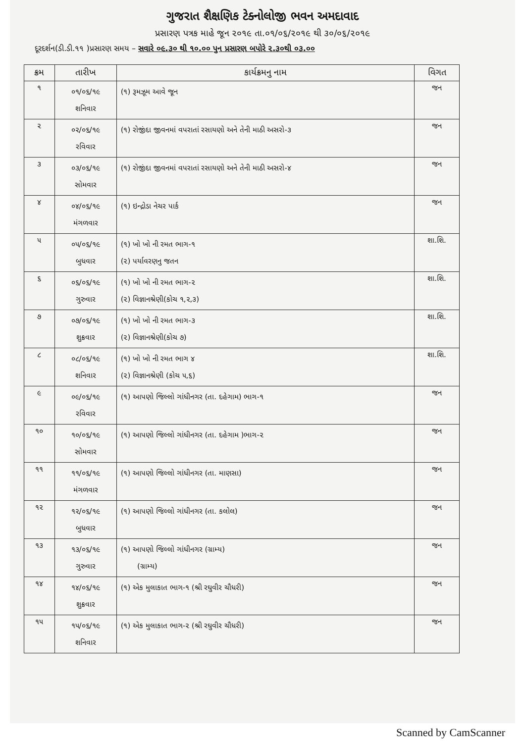ગુજરાત શૈક્ષણિક ટેક્નોલોજી ભવન અમદાવાદ
પ્રસારણ પત્રક માહે જૂન ૨૦૧૯ તા.૦૧/૦૬/૨૦૧૯ થી ૩૦/૦૬/૨૦૧૯
દૂરદર્શન(ડી.ડી.૧૧ )પ્રસારણ સમય – સવારે ૦૯.૩૦ થી ૧૦.૦૦ પુન પ્રસારણ બપોરે ૨.૩૦થી ૦૩.૦૦
| ક્રમ | તારીખ | કાર્યક્રમનુ નામ | વિગત |
| --- | --- | --- | --- |
| ૧ | ૦૧/૦૬/૧૯ શનિવાર | (૧) રૂમઝૂમ આવે જૂન | જન |
| ૨ | ૦૨/૦૬/૧૯ રવિવાર | (૧) રોજીંદા જીવનમાં વપરાતાં રસાયણો અને તેની માઠી અસરો-૩ | જન |
| ૩ | ૦૩/૦૬/૧૯ સોમવાર | (૧) રોજીંદા જીવનમાં વપરાતાં રસાયણો અને તેની માઠી અસરો-૪ | જન |
| ૪ | ૦૪/૦૬/૧૯ મંગળવાર | (૧) ઇન્દ્રોડા નેચર પાર્ક | જન |
| ૫ | ૦૫/૦૬/૧૯ બુધવાર | (૧) ખો ખો ની રમત ભાગ-૧ (૨) પર્યાવરણનુ જતન | શા.શિ. |
| ૬ | ૦૬/૦૬/૧૯ ગુરુવાર | (૧) ખો ખો ની રમત ભાગ-૨ (૨) વિજ્ઞાનશ્રેણી(કોચ ૧,૨,૩) | શા.શિ. |
| ૭ | ૦૭/૦૬/૧૯ શુક્રવાર | (૧) ખો ખો ની રમત ભાગ-૩ (૨) વિજ્ઞાનશ્રેણી(કોચ ૭) | શા.શિ. |
| ૮ | ૦૮/૦૬/૧૯ શનિવાર | (૧) ખો ખો ની રમત ભાગ ૪ (૨) વિજ્ઞાનશ્રેણી (કોચ ૫,૬) | શા.શિ. |
| ૯ | ૦૯/૦૬/૧૯ રવિવાર | (૧) આપણો જિલ્લો ગાંધીનગર (તા. દહેગામ) ભાગ-૧ | જન |
| ૧૦ | ૧૦/૦૬/૧૯ સોમવાર | (૧) આપણો જિલ્લો ગાંધીનગર (તા. દહેગામ )ભાગ-૨ | જન |
| ૧૧ | ૧૧/૦૬/૧૯ મંગળવાર | (૧) આપણો જિલ્લો ગાંધીનગર (તા. માણસા) | જન |
| ૧૨ | ૧૨/૦૬/૧૯ બુધવાર | (૧) આપણો જિલ્લો ગાંધીનગર (તા. કલોલ) | જન |
| ૧૩ | ૧૩/૦૬/૧૯ ગુરુવાર | (૧) આપણો જિલ્લો ગાંધીનગર (ગ્રામ્ય) (ગ્રામ્ય) | જન |
| ૧૪ | ૧૪/૦૬/૧૯ શુક્રવાર | (૧) એક મુલાકાત ભાગ-૧ (શ્રી રઘુવીર ચૌધરી) | જન |
| ૧૫ | ૧૫/૦૬/૧૯ શનિવાર | (૧) એક મુલાકાત ભાગ-૨ (શ્રી રઘુવીર ચૌધરી) | જન |
Scanned by CamScanner